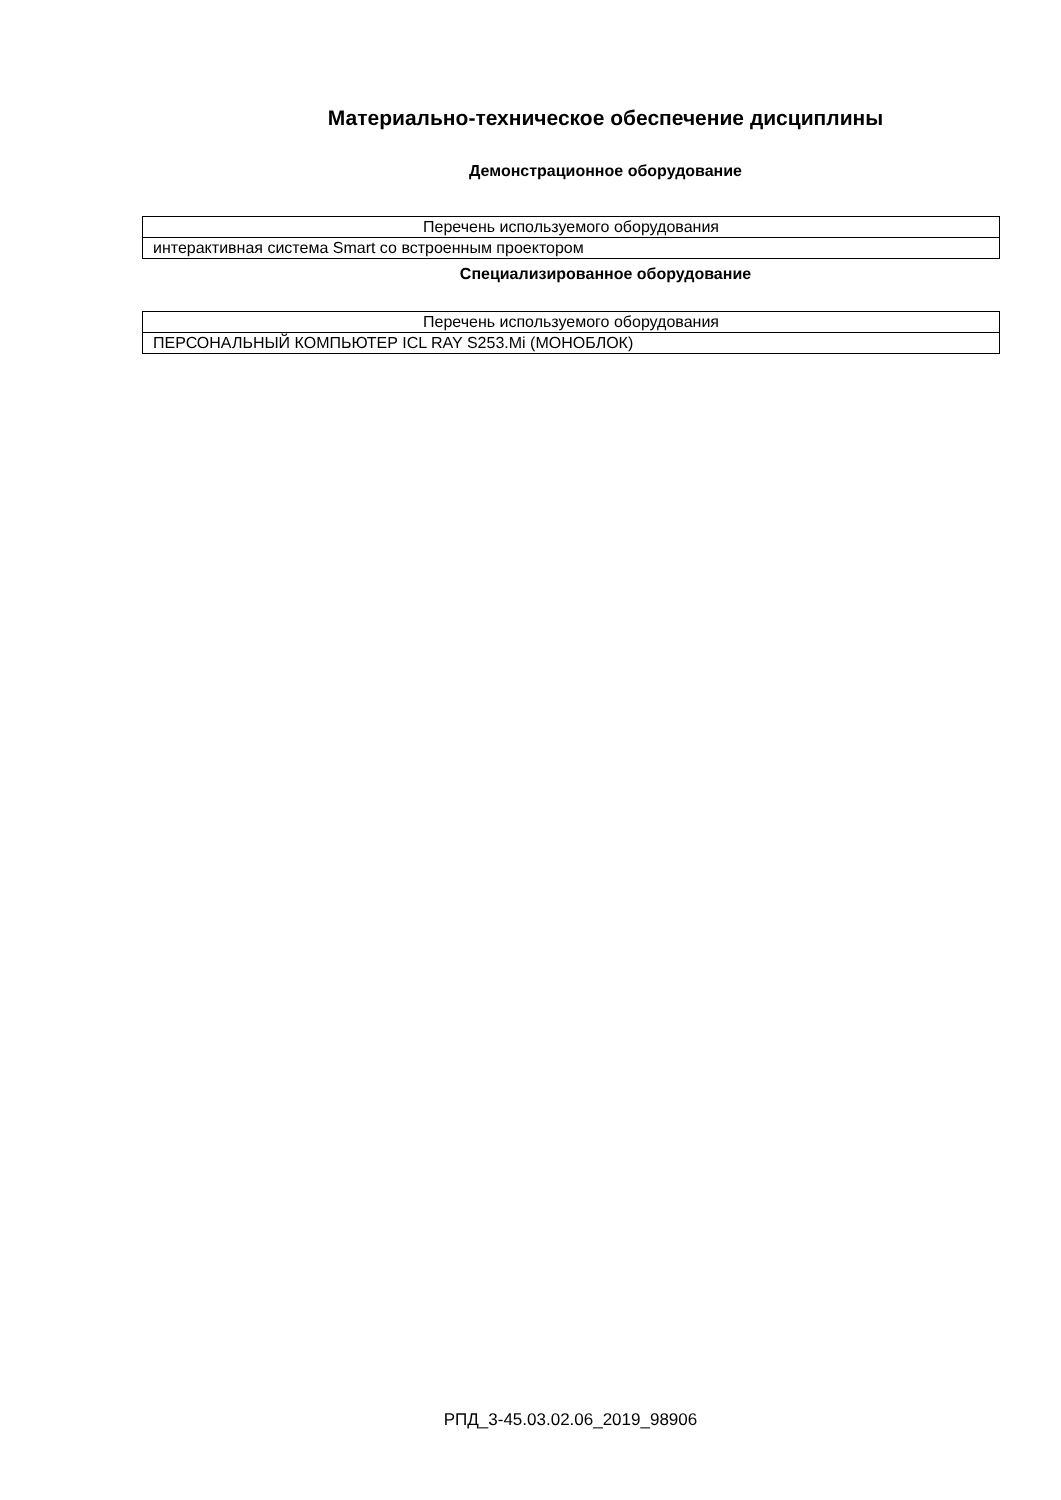Материально-техническое обеспечение дисциплины
Демонстрационное оборудование
| Перечень используемого оборудования |
| --- |
| интерактивная система Smart со встроенным проектором |
Специализированное оборудование
| Перечень используемого оборудования |
| --- |
| ПЕРСОНАЛЬНЫЙ КОМПЬЮТЕР ICL RAY S253.Mi (МОНОБЛОК) |
РПД_3-45.03.02.06_2019_98906